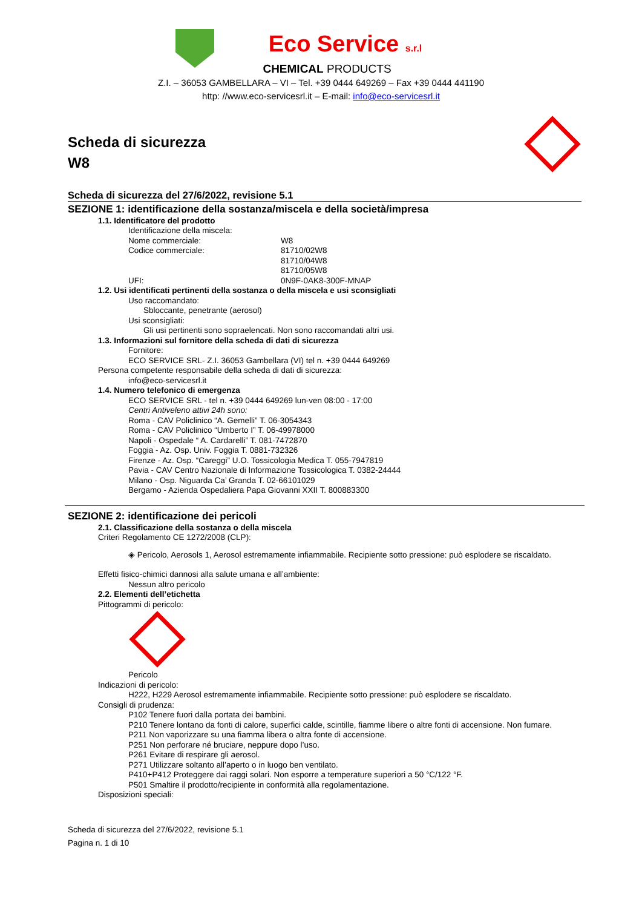Eco Service s.r.l
CHEMICAL PRODUCTS
Z.I. – 36053 GAMBELLARA – VI – Tel. +39 0444 649269 – Fax +39 0444 441190
http: //www.eco-servicesrl.it – E-mail: info@eco-servicesrl.it
Scheda di sicurezza
W8
Scheda di sicurezza del 27/6/2022, revisione 5.1
SEZIONE 1: identificazione della sostanza/miscela e della società/impresa
1.1. Identificatore del prodotto
Identificazione della miscela:
Nome commerciale: W8
Codice commerciale: 81710/02W8
81710/04W8
81710/05W8
UFI: 0N9F-0AK8-300F-MNAP
1.2. Usi identificati pertinenti della sostanza o della miscela e usi sconsigliati
Uso raccomandato:
Sbloccante, penetrante (aerosol)
Usi sconsigliati:
Gli usi pertinenti sono sopraelencati. Non sono raccomandati altri usi.
1.3. Informazioni sul fornitore della scheda di dati di sicurezza
Fornitore:
ECO SERVICE SRL- Z.I. 36053 Gambellara (VI) tel n. +39 0444 649269
Persona competente responsabile della scheda di dati di sicurezza:
info@eco-servicesrl.it
1.4. Numero telefonico di emergenza
ECO SERVICE SRL - tel n. +39 0444 649269 lun-ven 08:00 - 17:00
Centri Antiveleno attivi 24h sono:
Roma - CAV Policlinico “A. Gemelli” T. 06-3054343
Roma - CAV Policlinico “Umberto I” T. 06-49978000
Napoli - Ospedale “ A. Cardarelli” T. 081-7472870
Foggia - Az. Osp. Univ. Foggia T. 0881-732326
Firenze - Az. Osp. “Careggi” U.O. Tossicologia Medica T. 055-7947819
Pavia - CAV Centro Nazionale di Informazione Tossicologica T. 0382-24444
Milano - Osp. Niguarda Ca’ Granda T. 02-66101029
Bergamo - Azienda Ospedaliera Papa Giovanni XXII T. 800883300
SEZIONE 2: identificazione dei pericoli
2.1. Classificazione della sostanza o della miscela
Criteri Regolamento CE 1272/2008 (CLP):
◈ Pericolo, Aerosols 1, Aerosol estremamente infiammabile. Recipiente sotto pressione: può esplodere se riscaldato.
Effetti fisico-chimici dannosi alla salute umana e all’ambiente:
Nessun altro pericolo
2.2. Elementi dell’etichetta
Pittogrammi di pericolo:
Pericolo
Indicazioni di pericolo:
H222, H229 Aerosol estremamente infiammabile. Recipiente sotto pressione: può esplodere se riscaldato.
Consigli di prudenza:
P102 Tenere fuori dalla portata dei bambini.
P210 Tenere lontano da fonti di calore, superfici calde, scintille, fiamme libere o altre fonti di accensione. Non fumare.
P211 Non vaporizzare su una fiamma libera o altra fonte di accensione.
P251 Non perforare né bruciare, neppure dopo l’uso.
P261 Evitare di respirare gli aerosol.
P271 Utilizzare soltanto all’aperto o in luogo ben ventilato.
P410+P412 Proteggere dai raggi solari. Non esporre a temperature superiori a 50 °C/122 °F.
P501 Smaltire il prodotto/recipiente in conformità alla regolamentazione.
Disposizioni speciali:
Scheda di sicurezza del 27/6/2022, revisione 5.1
Pagina n. 1 di 10